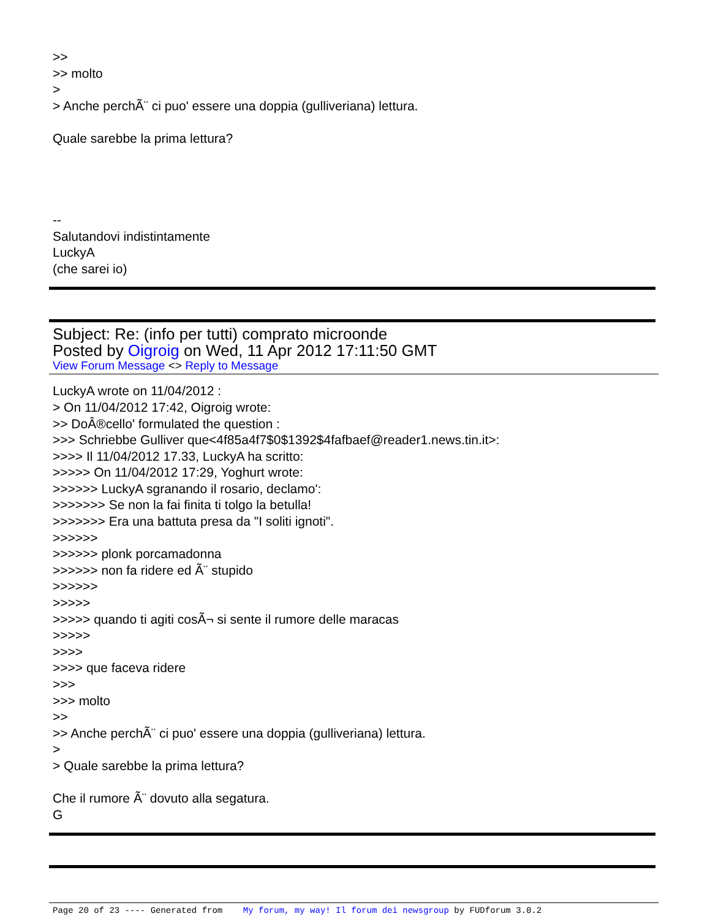>>
>> molto
>
> Anche perchÃ¨ ci puo' essere una doppia (gulliveriana) lettura.
Quale sarebbe la prima lettura?
--
Salutandovi indistintamente
LuckyA
(che sarei io)
Subject: Re: (info per tutti) comprato microonde
Posted by Oigroig on Wed, 11 Apr 2012 17:11:50 GMT
View Forum Message <> Reply to Message
LuckyA wrote on 11/04/2012 :
> On 11/04/2012 17:42, Oigroig wrote:
>> DoÂ®cello' formulated the question :
>>> Schriebbe Gulliver que<4f85a4f7$0$1392$4fafbaef@reader1.news.tin.it>:
>>>> Il 11/04/2012 17.33, LuckyA ha scritto:
>>>>> On 11/04/2012 17:29, Yoghurt wrote:
>>>>>> LuckyA sgranando il rosario, declamo':
>>>>>>> Se non la fai finita ti tolgo la betulla!
>>>>>>> Era una battuta presa da "I soliti ignoti".
>>>>>>
>>>>>> plonk porcamadonna
>>>>>> non fa ridere ed Ã¨ stupido
>>>>>>
>>>>>
>>>>> quando ti agiti cosÃ¬ si sente il rumore delle maracas
>>>>>
>>>>
>>>> que faceva ridere
>>>
>>> molto
>>
>> Anche perchÃ¨ ci puo' essere una doppia (gulliveriana) lettura.
>
> Quale sarebbe la prima lettura?
Che il rumore Ã¨ dovuto alla segatura.
G
Page 20 of 23 ---- Generated from My forum, my way! Il forum dei newsgroup by FUDforum 3.0.2